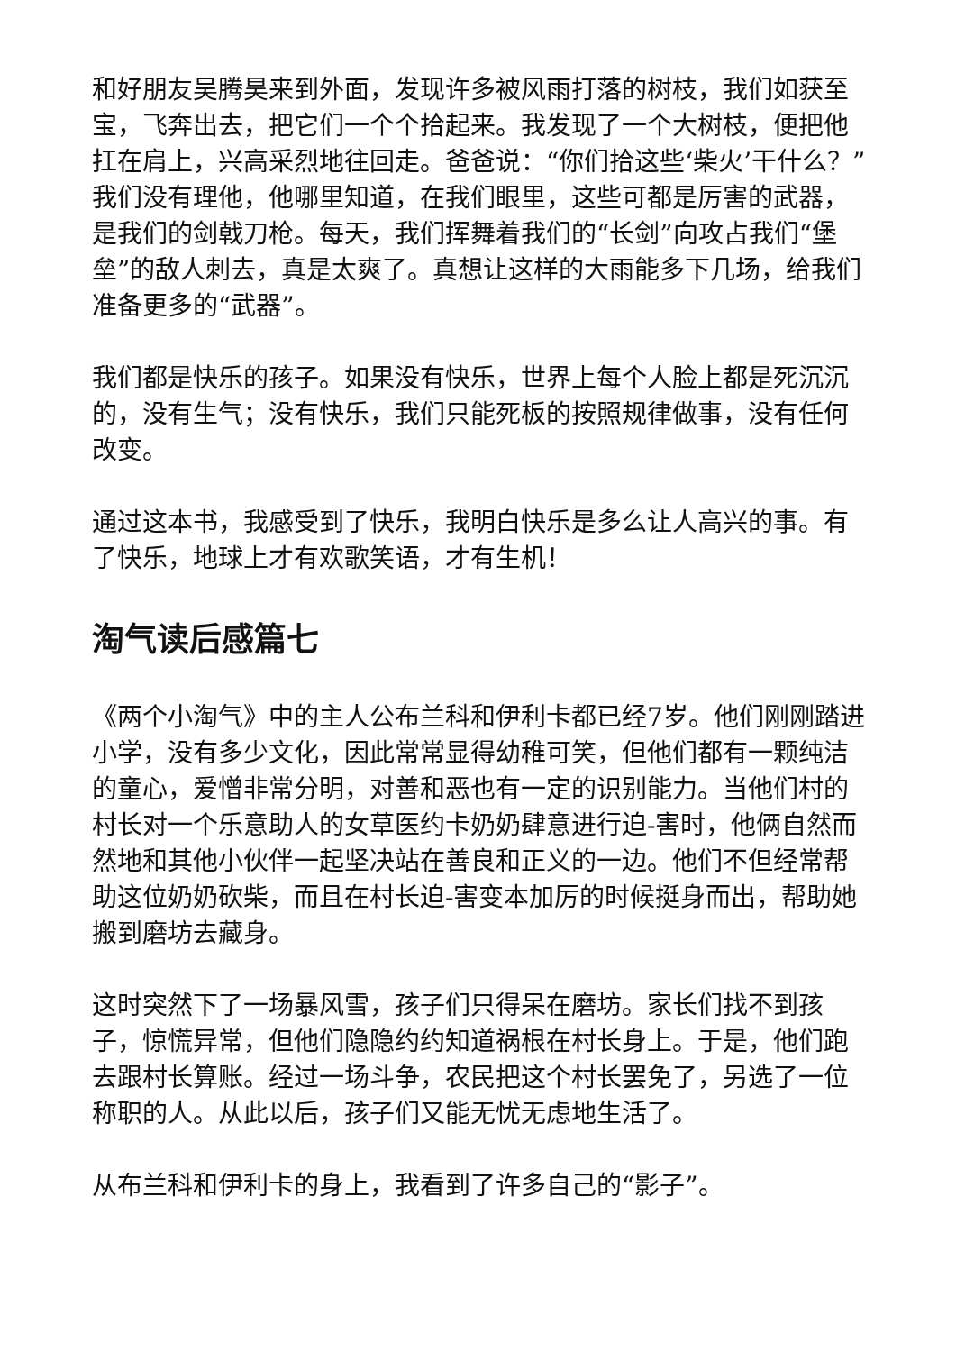和好朋友吴腾昊来到外面，发现许多被风雨打落的树枝，我们如获至宝，飞奔出去，把它们一个个拾起来。我发现了一个大树枝，便把他扛在肩上，兴高采烈地往回走。爸爸说：“你们拾这些‘柴火’干什么？”我们没有理他，他哪里知道，在我们眼里，这些可都是厉害的武器，是我们的剑戟刀枪。每天，我们挥舞着我们的“长剑”向攻占我们“堡垒”的敌人刺去，真是太爽了。真想让这样的大雨能多下几场，给我们准备更多的“武器”。
我们都是快乐的孩子。如果没有快乐，世界上每个人脸上都是死沉沉的，没有生气；没有快乐，我们只能死板的按照规律做事，没有任何改变。
通过这本书，我感受到了快乐，我明白快乐是多么让人高兴的事。有了快乐，地球上才有欢歌笑语，才有生机！
淘气读后感篇七
《两个小淘气》中的主人公布兰科和伊利卡都已经7岁。他们刚刚踏进小学，没有多少文化，因此常常显得幼稚可笑，但他们都有一颗纯洁的童心，爱憎非常分明，对善和恶也有一定的识别能力。当他们村的村长对一个乐意助人的女草医约卡奶奶肆意进行迫-害时，他俩自然而然地和其他小伙伴一起坚决站在善良和正义的一边。他们不但经常帮助这位奶奶砍柴，而且在村长迫-害变本加厉的时候挺身而出，帮助她搬到磨坊去藏身。
这时突然下了一场暴风雪，孩子们只得呆在磨坊。家长们找不到孩子，惊慌异常，但他们隐隐约约知道祸根在村长身上。于是，他们跑去跟村长算账。经过一场斗争，农民把这个村长罢免了，另选了一位称职的人。从此以后，孩子们又能无忧无虑地生活了。
从布兰科和伊利卡的身上，我看到了许多自己的“影子”。